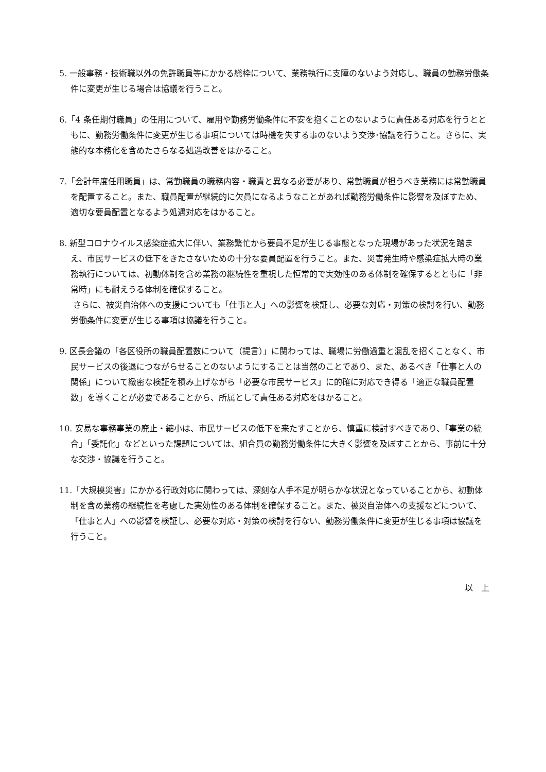5. 一般事務・技術職以外の免許職員等にかかる総枠について、業務執行に支障のないよう対応し、職員の勤務労働条件に変更が生じる場合は協議を行うこと。
6.「4 条任期付職員」の任用について、雇用や勤務労働条件に不安を抱くことのないように責任ある対応を行うとともに、勤務労働条件に変更が生じる事項については時機を失する事のないよう交渉･協議を行うこと。さらに、実態的な本務化を含めたさらなる処遇改善をはかること。
7.「会計年度任用職員」は、常勤職員の職務内容・職責と異なる必要があり、常勤職員が担うべき業務には常勤職員を配置すること。また、職員配置が継続的に欠員になるようなことがあれば勤務労働条件に影響を及ぼすため、適切な要員配置となるよう処遇対応をはかること。
8. 新型コロナウイルス感染症拡大に伴い、業務繁忙から要員不足が生じる事態となった現場があった状況を踏まえ、市民サービスの低下をきたさないための十分な要員配置を行うこと。また、災害発生時や感染症拡大時の業務執行については、初動体制を含め業務の継続性を重視した恒常的で実効性のある体制を確保するとともに「非常時」にも耐えうる体制を確保すること。
さらに、被災自治体への支援についても「仕事と人」への影響を検証し、必要な対応・対策の検討を行い、勤務労働条件に変更が生じる事項は協議を行うこと。
9. 区長会議の「各区役所の職員配置数について（提言）」に関わっては、職場に労働過重と混乱を招くことなく、市民サービスの後退につながらせることのないようにすることは当然のことであり、また、あるべき「仕事と人の関係」について緻密な検証を積み上げながら「必要な市民サービス」に的確に対応でき得る「適正な職員配置数」を導くことが必要であることから、所属として責任ある対応をはかること。
10. 安易な事務事業の廃止・縮小は、市民サービスの低下を来たすことから、慎重に検討すべきであり、「事業の統合」「委託化」などといった課題については、組合員の勤務労働条件に大きく影響を及ぼすことから、事前に十分な交渉・協議を行うこと。
11.「大規模災害」にかかる行政対応に関わっては、深刻な人手不足が明らかな状況となっていることから、初動体制を含め業務の継続性を考慮した実効性のある体制を確保すること。また、被災自治体への支援などについて、「仕事と人」への影響を検証し、必要な対応・対策の検討を行ない、勤務労働条件に変更が生じる事項は協議を行うこと。
以　上